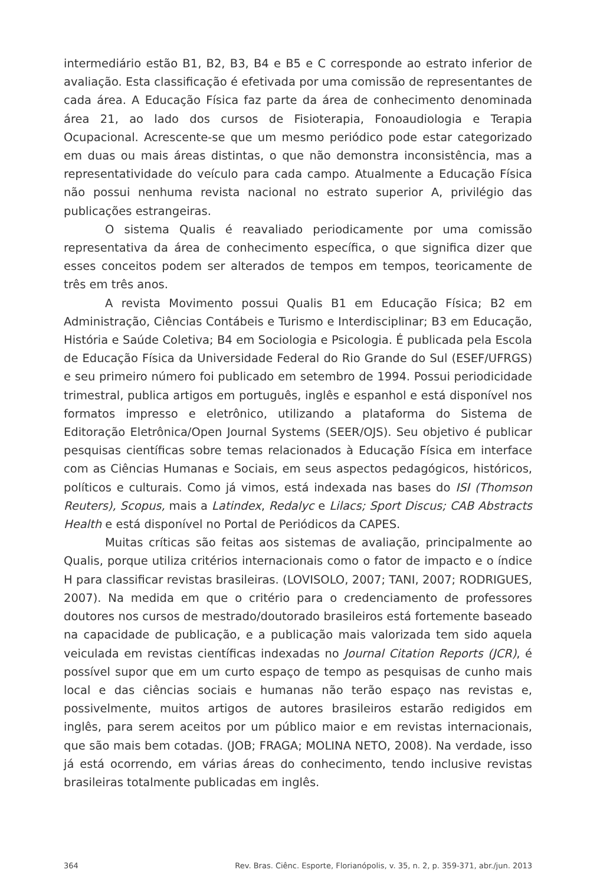intermediário estão B1, B2, B3, B4 e B5 e C corresponde ao estrato inferior de avaliação. Esta classificação é efetivada por uma comissão de representantes de cada área. A Educação Física faz parte da área de conhecimento denominada área 21, ao lado dos cursos de Fisioterapia, Fonoaudiologia e Terapia Ocupacional. Acrescente-se que um mesmo periódico pode estar categorizado em duas ou mais áreas distintas, o que não demonstra inconsistência, mas a representatividade do veículo para cada campo. Atualmente a Educação Física não possui nenhuma revista nacional no estrato superior A, privilégio das publicações estrangeiras.
O sistema Qualis é reavaliado periodicamente por uma comissão representativa da área de conhecimento específica, o que significa dizer que esses conceitos podem ser alterados de tempos em tempos, teoricamente de três em três anos.
A revista Movimento possui Qualis B1 em Educação Física; B2 em Administração, Ciências Contábeis e Turismo e Interdisciplinar; B3 em Educação, História e Saúde Coletiva; B4 em Sociologia e Psicologia. É publicada pela Escola de Educação Física da Universidade Federal do Rio Grande do Sul (ESEF/UFRGS) e seu primeiro número foi publicado em setembro de 1994. Possui periodicidade trimestral, publica artigos em português, inglês e espanhol e está disponível nos formatos impresso e eletrônico, utilizando a plataforma do Sistema de Editoração Eletrônica/Open Journal Systems (SEER/OJS). Seu objetivo é publicar pesquisas científicas sobre temas relacionados à Educação Física em interface com as Ciências Humanas e Sociais, em seus aspectos pedagógicos, históricos, políticos e culturais. Como já vimos, está indexada nas bases do ISI (Thomson Reuters), Scopus, mais a Latindex, Redalyc e Lilacs; Sport Discus; CAB Abstracts Health e está disponível no Portal de Periódicos da CAPES.
Muitas críticas são feitas aos sistemas de avaliação, principalmente ao Qualis, porque utiliza critérios internacionais como o fator de impacto e o índice H para classificar revistas brasileiras. (LOVISOLO, 2007; TANI, 2007; RODRIGUES, 2007). Na medida em que o critério para o credenciamento de professores doutores nos cursos de mestrado/doutorado brasileiros está fortemente baseado na capacidade de publicação, e a publicação mais valorizada tem sido aquela veiculada em revistas científicas indexadas no Journal Citation Reports (JCR), é possível supor que em um curto espaço de tempo as pesquisas de cunho mais local e das ciências sociais e humanas não terão espaço nas revistas e, possivelmente, muitos artigos de autores brasileiros estarão redigidos em inglês, para serem aceitos por um público maior e em revistas internacionais, que são mais bem cotadas. (JOB; FRAGA; MOLINA NETO, 2008). Na verdade, isso já está ocorrendo, em várias áreas do conhecimento, tendo inclusive revistas brasileiras totalmente publicadas em inglês.
364 Rev. Bras. Ciênc. Esporte, Florianópolis, v. 35, n. 2, p. 359-371, abr./jun. 2013